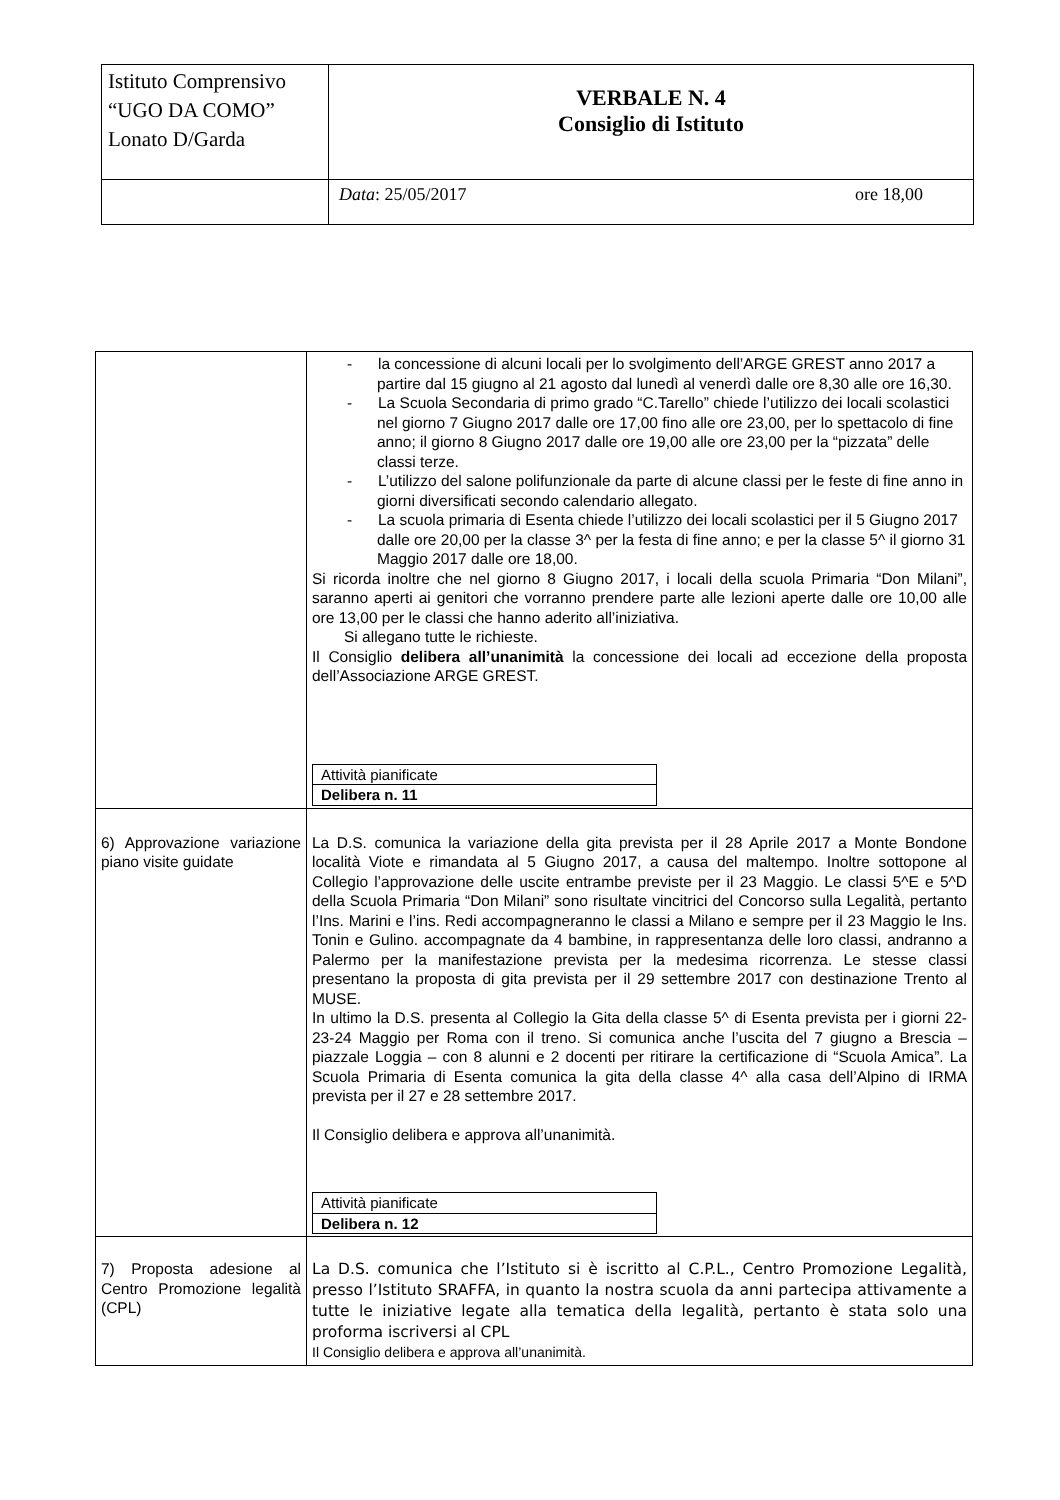| Istituto Comprensivo “UGO DA COMO” Lonato D/Garda | VERBALE N. 4 Consiglio di Istituto |
| | ore 18,00 Data : 25/05/2017 |
| | - la concessione di alcuni locali per lo svolgimento dell’ARGE GREST anno 2017 a partire dal 15 giugno al 21 agosto dal lunedì al venerdì dalle ore 8,30 alle ore 16,30. - La Scuola Secondaria di primo grado “C.Tarello” chiede l’utilizzo dei locali scolastici nel giorno 7 Giugno 2017 dalle ore 17,00 fino alle ore 23,00, per lo spettacolo di fine anno; il giorno 8 Giugno 2017 dalle ore 19,00 alle ore 23,00 per la “pizzata” delle classi terze. - L’utilizzo del salone polifunzionale da parte di alcune classi per le feste di fine anno in giorni diversificati secondo calendario allegato. - La scuola primaria di Esenta chiede l’utilizzo dei locali scolastici per il 5 Giugno 2017 dalle ore 20,00 per la classe 3^ per la festa di fine anno; e per la classe 5^ il giorno 31 Maggio 2017 dalle ore 18,00. Si ricorda inoltre che nel giorno 8 Giugno 2017, i locali della scuola Primaria “Don Milani”, saranno aperti ai genitori che vorranno prendere parte alle lezioni aperte dalle ore 10,00 alle ore 13,00 per le classi che hanno aderito all’iniziativa. Si allegano tutte le richieste. Il Consiglio delibera all’unanimità la concessione dei locali ad eccezione della proposta dell’Associazione ARGE GREST. / Attività pianificate / / Delibera n. 11 / |
| 6) Approvazione variazione piano visite guidate | La D.S. comunica la variazione della gita prevista per il 28 Aprile 2017 a Monte Bondone località Viote e rimandata al 5 Giugno 2017, a causa del maltempo. Inoltre sottopone al Collegio l’approvazione delle uscite entrambe previste per il 23 Maggio. Le classi 5^E e 5^D della Scuola Primaria “Don Milani” sono risultate vincitrici del Concorso sulla Legalità, pertanto l’Ins. Marini e l’ins. Redi accompagneranno le classi a Milano e sempre per il 23 Maggio le Ins. Tonin e Gulino. accompagnate da 4 bambine, in rappresentanza delle loro classi, andranno a Palermo per la manifestazione prevista per la medesima ricorrenza. Le stesse classi presentano la proposta di gita prevista per il 29 settembre 2017 con destinazione Trento al MUSE. In ultimo la D.S. presenta al Collegio la Gita della classe 5^ di Esenta prevista per i giorni 22-23-24 Maggio per Roma con il treno. Si comunica anche l’uscita del 7 giugno a Brescia – piazzale Loggia – con 8 alunni e 2 docenti per ritirare la certificazione di “Scuola Amica”. La Scuola Primaria di Esenta comunica la gita della classe 4^ alla casa dell’Alpino di IRMA prevista per il 27 e 28 settembre 2017. Il Consiglio delibera e approva all’unanimità. / Attività pianificate / / Delibera n. 12 / |
| 7) Proposta adesione al Centro Promozione legalità (CPL) | La D.S. comunica che l’Istituto si è iscritto al C.P.L., Centro Promozione Legalità, presso l’Istituto SRAFFA, in quanto la nostra scuola da anni partecipa attivamente a tutte le iniziative legate alla tematica della legalità, pertanto è stata solo una proforma iscriversi al CPL Il Consiglio delibera e approva all’unanimità. |